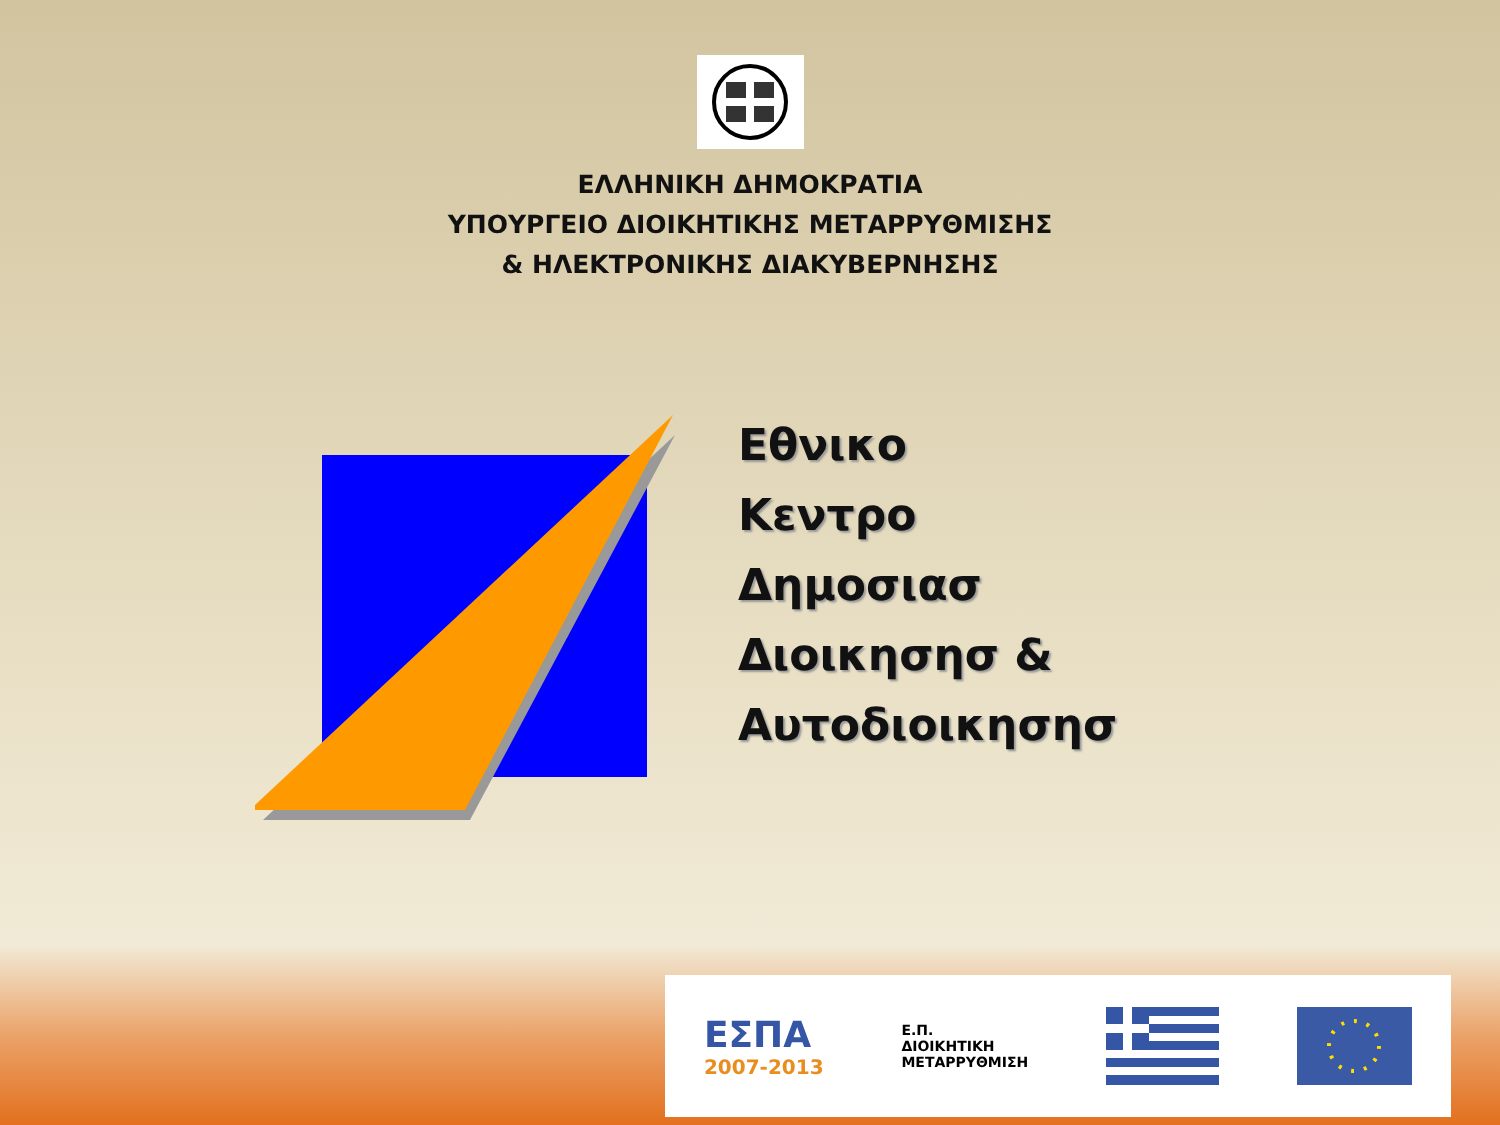ΕΛΛΗΝΙΚΗ ΔΗΜΟΚΡΑΤΙΑ
ΥΠΟΥΡΓΕΙΟ ΔΙΟΙΚΗΤΙΚΗΣ ΜΕΤΑΡΡΥΘΜΙΣΗΣ
& ΗΛΕΚΤΡΟΝΙΚΗΣ ΔΙΑΚΥΒΕΡΝΗΣΗΣ
Εθνικο
Κεντρο
Δημοσιασ
Διοικησησ &
Αυτοδιοικησησ
ΕΣΠΑ
2007-2013
Ε.Π.
ΔΙΟΙΚΗΤΙΚΗ
ΜΕΤΑΡΡΥΘΜΙΣΗ